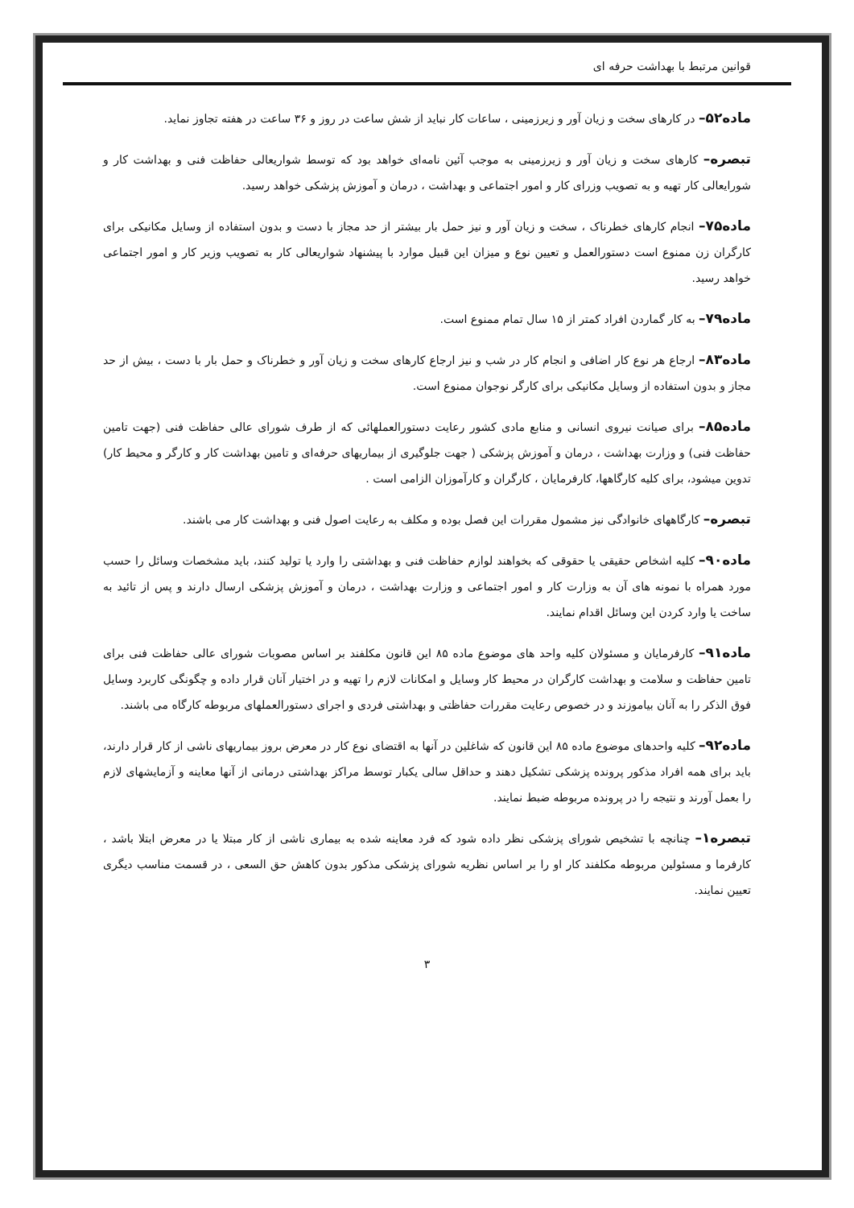قوانین مرتبط با بهداشت حرفه ای
ماده۵۲– در کارهای سخت و زیان آور و زیرزمینی ، ساعات کار نباید از شش ساعت در روز و ۳۶ ساعت در هفته تجاوز نماید.
تبصره– کارهای سخت و زیان آور و زیرزمینی به موجب آئین نامه‌ای خواهد بود که توسط شواریعالی حفاظت فنی و بهداشت کار و شورایعالی کار تهیه و به تصویب وزرای کار و امور اجتماعی و بهداشت ، درمان و آموزش پزشکی خواهد رسید.
ماده۷۵– انجام کارهای خطرناک ، سخت و زیان آور و نیز حمل بار بیشتر از حد مجاز با دست و بدون استفاده از وسایل مکانیکی برای کارگران زن ممنوع است دستورالعمل و تعیین نوع و میزان این قبیل موارد با پیشنهاد شواریعالی کار به تصویب وزیر کار و امور اجتماعی خواهد رسید.
ماده۷۹– به کار گماردن افراد کمتر از ۱۵ سال تمام ممنوع است.
ماده۸۳– ارجاع هر نوع کار اضافی و انجام کار در شب و نیز ارجاع کارهای سخت و زیان آور و خطرناک و حمل بار با دست ، بیش از حد مجاز و بدون استفاده از وسایل مکانیکی برای کارگر نوجوان ممنوع است.
ماده۸۵– برای صیانت نیروی انسانی و منابع مادی کشور رعایت دستورالعملهائی که از طرف شورای عالی حفاظت فنی (جهت تامین حفاظت فنی) و وزارت بهداشت ، درمان و آموزش پزشکی ( جهت جلوگیری از بیماریهای حرفه‌ای و تامین بهداشت کار و کارگر و محیط کار) تدوین میشود، برای کلیه کارگاهها، کارفرمایان ، کارگران و کارآموزان الزامی است .
تبصره– کارگاههای خانوادگی نیز مشمول مقررات این فصل بوده و مکلف به رعایت اصول فنی و بهداشت کار می باشند.
ماده۹۰– کلیه اشخاص حقیقی یا حقوقی که بخواهند لوازم حفاظت فنی و بهداشتی را وارد یا تولید کنند، باید مشخصات وسائل را حسب مورد همراه با نمونه های آن به وزارت کار و امور اجتماعی و وزارت بهداشت ، درمان و آموزش پزشکی ارسال دارند و پس از تائید به ساخت یا وارد کردن این وسائل اقدام نمایند.
ماده۹۱– کارفرمایان و مسئولان کلیه واحد های موضوع ماده ۸۵ این قانون مکلفند بر اساس مصوبات شورای عالی حفاظت فنی برای تامین حفاظت و سلامت و بهداشت کارگران در محیط کار وسایل و امکانات لازم را تهیه و در اختیار آنان قرار داده و چگونگی کاربرد وسایل فوق الذکر را به آنان بیاموزند و در خصوص رعایت مقررات حفاظتی و بهداشتی فردی و اجرای دستورالعملهای مربوطه کارگاه می باشند.
ماده۹۲– کلیه واحدهای موضوع ماده ۸۵ این قانون که شاغلین در آنها به اقتضای نوع کار در معرض بروز بیماریهای ناشی از کار قرار دارند، باید برای همه افراد مذکور پرونده پزشکی تشکیل دهند و حداقل سالی یکبار توسط مراکز بهداشتی درمانی از آنها معاینه و آزمایشهای لازم را بعمل آورند و نتیجه را در پرونده مربوطه ضبط نمایند.
تبصره۱– چنانچه با تشخیص شورای پزشکی نظر داده شود که فرد معاینه شده به بیماری ناشی از کار مبتلا یا در معرض ابتلا باشد ، کارفرما و مسئولین مربوطه مکلفند کار او را بر اساس نظریه شورای پزشکی مذکور بدون کاهش حق السعی ، در قسمت مناسب دیگری تعیین نمایند.
۳